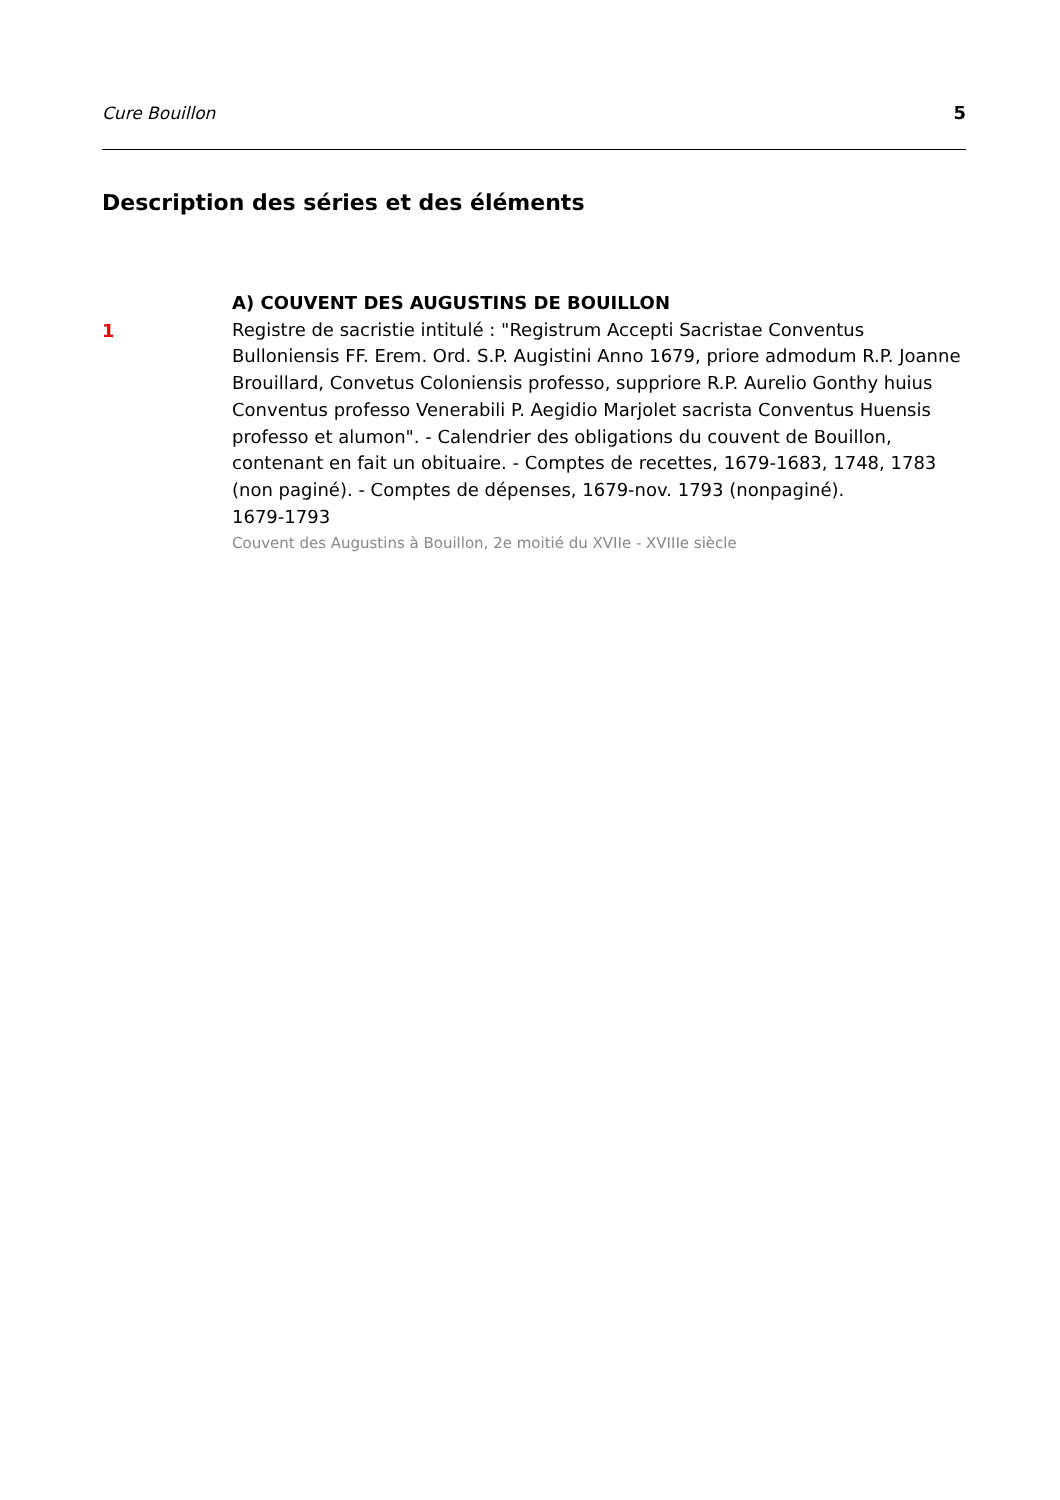Cure Bouillon 5
Description des séries et des éléments
1
A) COUVENT DES AUGUSTINS DE BOUILLON
Registre de sacristie intitulé : "Registrum Accepti Sacristae Conventus Bulloniensis FF. Erem. Ord. S.P. Augistini Anno 1679, priore admodum R.P. Joanne Brouillard, Convetus Coloniensis professo, suppriore R.P. Aurelio Gonthy huius Conventus professo Venerabili P. Aegidio Marjolet sacrista Conventus Huensis professo et alumon". - Calendrier des obligations du couvent de Bouillon, contenant en fait un obituaire. - Comptes de recettes, 1679-1683, 1748, 1783 (non paginé). - Comptes de dépenses, 1679-nov. 1793 (nonpaginé).
1679-1793
Couvent des Augustins à Bouillon, 2e moitié du XVIIe - XVIIIe siècle